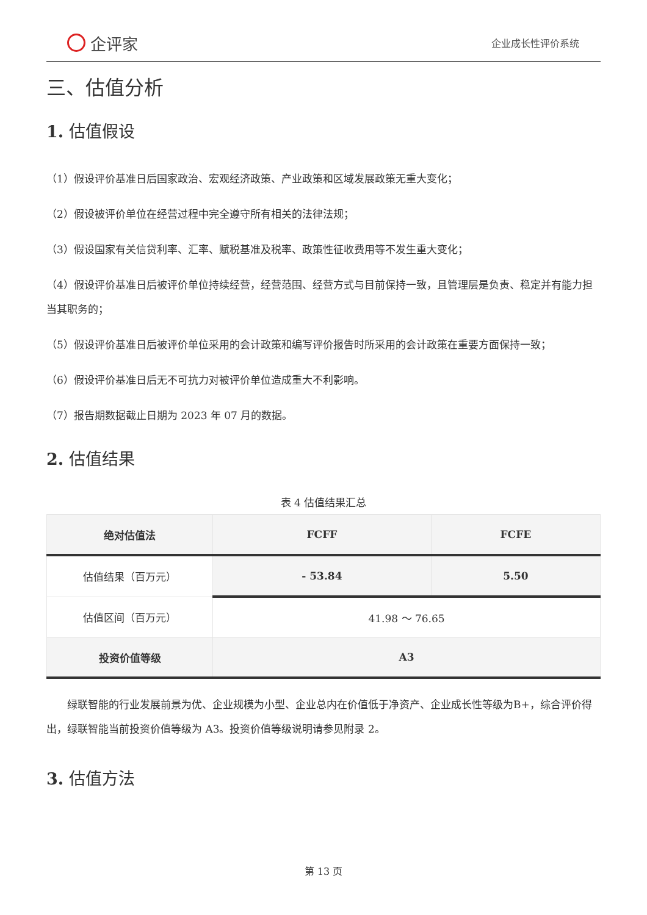企评家
企业成长性评价系统
三、估值分析
1. 估值假设
（1）假设评价基准日后国家政治、宏观经济政策、产业政策和区域发展政策无重大变化；
（2）假设被评价单位在经营过程中完全遵守所有相关的法律法规；
（3）假设国家有关信贷利率、汇率、赋税基准及税率、政策性征收费用等不发生重大变化；
（4）假设评价基准日后被评价单位持续经营，经营范围、经营方式与目前保持一致，且管理层是负责、稳定并有能力担当其职务的；
（5）假设评价基准日后被评价单位采用的会计政策和编写评价报告时所采用的会计政策在重要方面保持一致；
（6）假设评价基准日后无不可抗力对被评价单位造成重大不利影响。
（7）报告期数据截止日期为 2023 年 07 月的数据。
2. 估值结果
表 4 估值结果汇总
| 绝对估值法 | FCFF | FCFE |
| --- | --- | --- |
| 估值结果（百万元） | - 53.84 | 5.50 |
| 估值区间（百万元） | 41.98 ～ 76.65 | |
| 投资价值等级 | A3 | |
绿联智能的行业发展前景为优、企业规模为小型、企业总内在价值低于净资产、企业成长性等级为B+，综合评价得出，绿联智能当前投资价值等级为 A3。投资价值等级说明请参见附录 2。
3. 估值方法
第 13 页